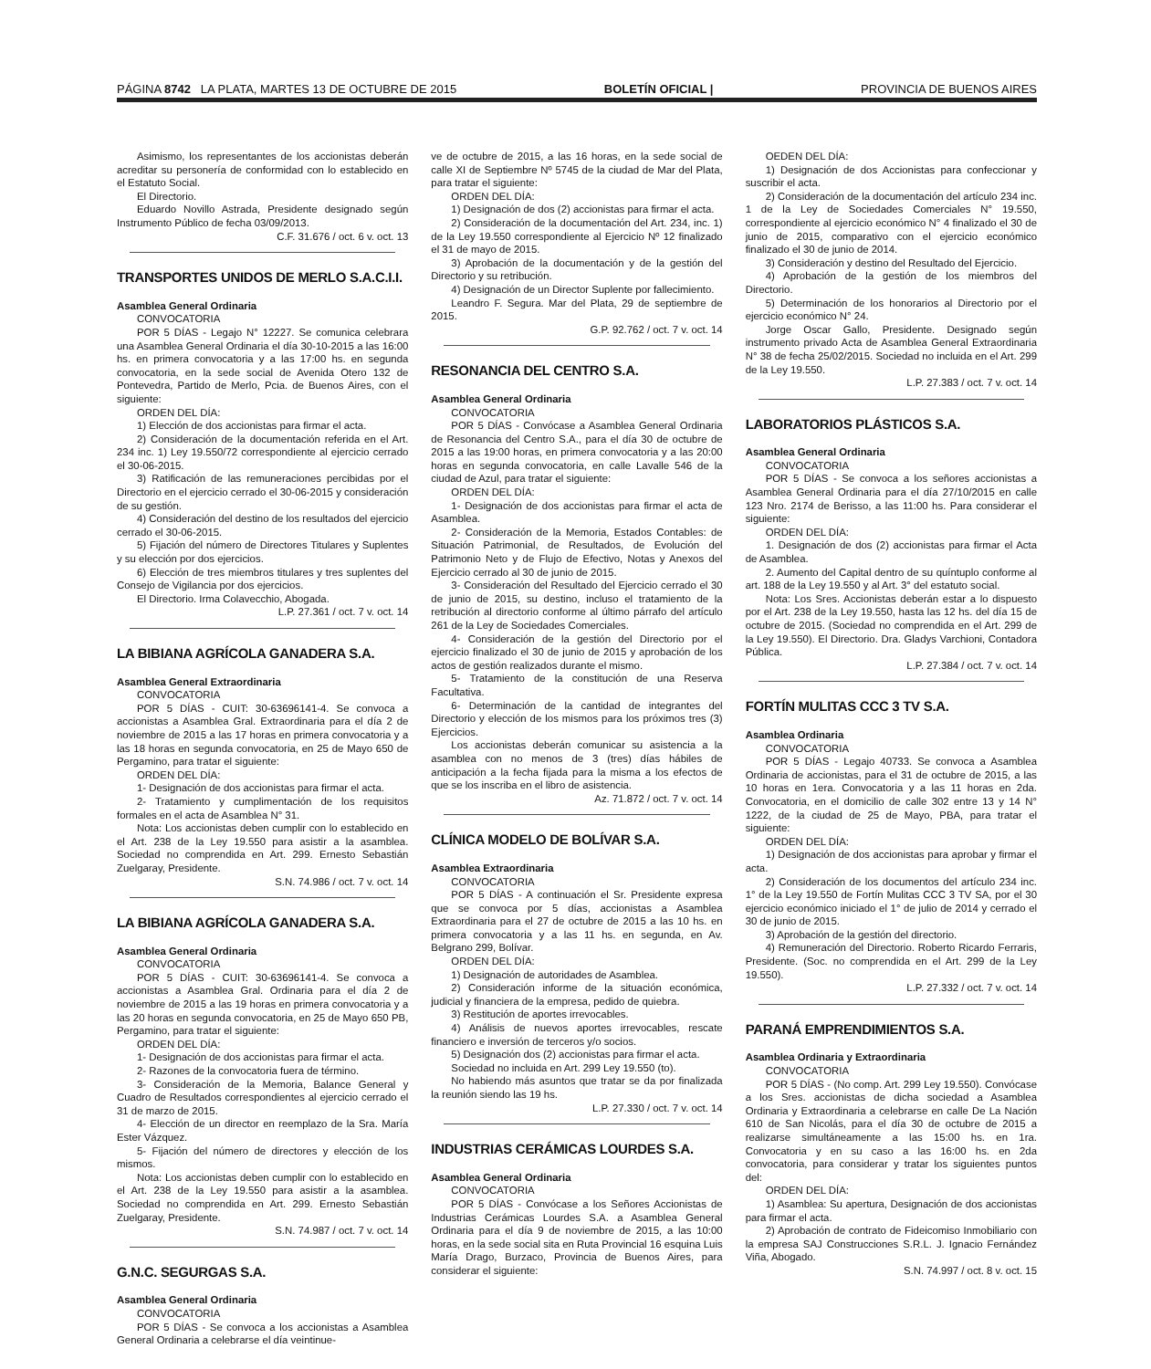PÁGINA 8742 LA PLATA, MARTES 13 DE OCTUBRE DE 2015 BOLETÍN OFICIAL | PROVINCIA DE BUENOS AIRES
Asimismo, los representantes de los accionistas deberán acreditar su personería de conformidad con lo establecido en el Estatuto Social.
El Directorio.
Eduardo Novillo Astrada, Presidente designado según Instrumento Público de fecha 03/09/2013.
C.F. 31.676 / oct. 6 v. oct. 13
TRANSPORTES UNIDOS DE MERLO S.A.C.I.I.
Asamblea General Ordinaria
CONVOCATORIA
POR 5 DÍAS - Legajo N° 12227. Se comunica celebrara una Asamblea General Ordinaria el día 30-10-2015 a las 16:00 hs. en primera convocatoria y a las 17:00 hs. en segunda convocatoria, en la sede social de Avenida Otero 132 de Pontevedra, Partido de Merlo, Pcia. de Buenos Aires, con el siguiente:
ORDEN DEL DÍA:
1) Elección de dos accionistas para firmar el acta.
2) Consideración de la documentación referida en el Art. 234 inc. 1) Ley 19.550/72 correspondiente al ejercicio cerrado el 30-06-2015.
3) Ratificación de las remuneraciones percibidas por el Directorio en el ejercicio cerrado el 30-06-2015 y consideración de su gestión.
4) Consideración del destino de los resultados del ejercicio cerrado el 30-06-2015.
5) Fijación del número de Directores Titulares y Suplentes y su elección por dos ejercicios.
6) Elección de tres miembros titulares y tres suplentes del Consejo de Vigilancia por dos ejercicios.
El Directorio. Irma Colavecchio, Abogada.
L.P. 27.361 / oct. 7 v. oct. 14
LA BIBIANA AGRÍCOLA GANADERA S.A.
Asamblea General Extraordinaria
CONVOCATORIA
POR 5 DÍAS - CUIT: 30-63696141-4. Se convoca a accionistas a Asamblea Gral. Extraordinaria para el día 2 de noviembre de 2015 a las 17 horas en primera convocatoria y a las 18 horas en segunda convocatoria, en 25 de Mayo 650 de Pergamino, para tratar el siguiente:
ORDEN DEL DÍA:
1- Designación de dos accionistas para firmar el acta.
2- Tratamiento y cumplimentación de los requisitos formales en el acta de Asamblea N° 31.
Nota: Los accionistas deben cumplir con lo establecido en el Art. 238 de la Ley 19.550 para asistir a la asamblea. Sociedad no comprendida en Art. 299. Ernesto Sebastián Zuelgaray, Presidente.
S.N. 74.986 / oct. 7 v. oct. 14
LA BIBIANA AGRÍCOLA GANADERA S.A.
Asamblea General Ordinaria
CONVOCATORIA
POR 5 DÍAS - CUIT: 30-63696141-4. Se convoca a accionistas a Asamblea Gral. Ordinaria para el día 2 de noviembre de 2015 a las 19 horas en primera convocatoria y a las 20 horas en segunda convocatoria, en 25 de Mayo 650 PB, Pergamino, para tratar el siguiente:
ORDEN DEL DÍA:
1- Designación de dos accionistas para firmar el acta.
2- Razones de la convocatoria fuera de término.
3- Consideración de la Memoria, Balance General y Cuadro de Resultados correspondientes al ejercicio cerrado el 31 de marzo de 2015.
4- Elección de un director en reemplazo de la Sra. María Ester Vázquez.
5- Fijación del número de directores y elección de los mismos.
Nota: Los accionistas deben cumplir con lo establecido en el Art. 238 de la Ley 19.550 para asistir a la asamblea. Sociedad no comprendida en Art. 299. Ernesto Sebastián Zuelgaray, Presidente.
S.N. 74.987 / oct. 7 v. oct. 14
G.N.C. SEGURGAS S.A.
Asamblea General Ordinaria
CONVOCATORIA
POR 5 DÍAS - Se convoca a los accionistas a Asamblea General Ordinaria a celebrarse el día veintinue-
ve de octubre de 2015, a las 16 horas, en la sede social de calle XI de Septiembre Nº 5745 de la ciudad de Mar del Plata, para tratar el siguiente:
ORDEN DEL DÍA:
1) Designación de dos (2) accionistas para firmar el acta.
2) Consideración de la documentación del Art. 234, inc. 1) de la Ley 19.550 correspondiente al Ejercicio Nº 12 finalizado el 31 de mayo de 2015.
3) Aprobación de la documentación y de la gestión del Directorio y su retribución.
4) Designación de un Director Suplente por fallecimiento.
Leandro F. Segura. Mar del Plata, 29 de septiembre de 2015.
G.P. 92.762 / oct. 7 v. oct. 14
RESONANCIA DEL CENTRO S.A.
Asamblea General Ordinaria
CONVOCATORIA
POR 5 DÍAS - Convócase a Asamblea General Ordinaria de Resonancia del Centro S.A., para el día 30 de octubre de 2015 a las 19:00 horas, en primera convocatoria y a las 20:00 horas en segunda convocatoria, en calle Lavalle 546 de la ciudad de Azul, para tratar el siguiente:
ORDEN DEL DÍA:
1- Designación de dos accionistas para firmar el acta de Asamblea.
2- Consideración de la Memoria, Estados Contables: de Situación Patrimonial, de Resultados, de Evolución del Patrimonio Neto y de Flujo de Efectivo, Notas y Anexos del Ejercicio cerrado al 30 de junio de 2015.
3- Consideración del Resultado del Ejercicio cerrado el 30 de junio de 2015, su destino, incluso el tratamiento de la retribución al directorio conforme al último párrafo del artículo 261 de la Ley de Sociedades Comerciales.
4- Consideración de la gestión del Directorio por el ejercicio finalizado el 30 de junio de 2015 y aprobación de los actos de gestión realizados durante el mismo.
5- Tratamiento de la constitución de una Reserva Facultativa.
6- Determinación de la cantidad de integrantes del Directorio y elección de los mismos para los próximos tres (3) Ejercicios.
Los accionistas deberán comunicar su asistencia a la asamblea con no menos de 3 (tres) días hábiles de anticipación a la fecha fijada para la misma a los efectos de que se los inscriba en el libro de asistencia.
Az. 71.872 / oct. 7 v. oct. 14
CLÍNICA MODELO DE BOLÍVAR S.A.
Asamblea Extraordinaria
CONVOCATORIA
POR 5 DÍAS - A continuación el Sr. Presidente expresa que se convoca por 5 días, accionistas a Asamblea Extraordinaria para el 27 de octubre de 2015 a las 10 hs. en primera convocatoria y a las 11 hs. en segunda, en Av. Belgrano 299, Bolívar.
ORDEN DEL DÍA:
1) Designación de autoridades de Asamblea.
2) Consideración informe de la situación económica, judicial y financiera de la empresa, pedido de quiebra.
3) Restitución de aportes irrevocables.
4) Análisis de nuevos aportes irrevocables, rescate financiero e inversión de terceros y/o socios.
5) Designación dos (2) accionistas para firmar el acta.
Sociedad no incluida en Art. 299 Ley 19.550 (to).
No habiendo más asuntos que tratar se da por finalizada la reunión siendo las 19 hs.
L.P. 27.330 / oct. 7 v. oct. 14
INDUSTRIAS CERÁMICAS LOURDES S.A.
Asamblea General Ordinaria
CONVOCATORIA
POR 5 DÍAS - Convócase a los Señores Accionistas de Industrias Cerámicas Lourdes S.A. a Asamblea General Ordinaria para el día 9 de noviembre de 2015, a las 10:00 horas, en la sede social sita en Ruta Provincial 16 esquina Luis María Drago, Burzaco, Provincia de Buenos Aires, para considerar el siguiente:
OEDEN DEL DÍA:
1) Designación de dos Accionistas para confeccionar y suscribir el acta.
2) Consideración de la documentación del artículo 234 inc. 1 de la Ley de Sociedades Comerciales N° 19.550, correspondiente al ejercicio económico N° 4 finalizado el 30 de junio de 2015, comparativo con el ejercicio económico finalizado el 30 de junio de 2014.
3) Consideración y destino del Resultado del Ejercicio.
4) Aprobación de la gestión de los miembros del Directorio.
5) Determinación de los honorarios al Directorio por el ejercicio económico N° 24.
Jorge Oscar Gallo, Presidente. Designado según instrumento privado Acta de Asamblea General Extraordinaria N° 38 de fecha 25/02/2015. Sociedad no incluida en el Art. 299 de la Ley 19.550.
L.P. 27.383 / oct. 7 v. oct. 14
LABORATORIOS PLÁSTICOS S.A.
Asamblea General Ordinaria
CONVOCATORIA
POR 5 DÍAS - Se convoca a los señores accionistas a Asamblea General Ordinaria para el día 27/10/2015 en calle 123 Nro. 2174 de Berisso, a las 11:00 hs. Para considerar el siguiente:
ORDEN DEL DÍA:
1. Designación de dos (2) accionistas para firmar el Acta de Asamblea.
2. Aumento del Capital dentro de su quíntuplo conforme al art. 188 de la Ley 19.550 y al Art. 3° del estatuto social.
Nota: Los Sres. Accionistas deberán estar a lo dispuesto por el Art. 238 de la Ley 19.550, hasta las 12 hs. del día 15 de octubre de 2015. (Sociedad no comprendida en el Art. 299 de la Ley 19.550). El Directorio. Dra. Gladys Varchioni, Contadora Pública.
L.P. 27.384 / oct. 7 v. oct. 14
FORTÍN MULITAS CCC 3 TV S.A.
Asamblea Ordinaria
CONVOCATORIA
POR 5 DÍAS - Legajo 40733. Se convoca a Asamblea Ordinaria de accionistas, para el 31 de octubre de 2015, a las 10 horas en 1era. Convocatoria y a las 11 horas en 2da. Convocatoria, en el domicilio de calle 302 entre 13 y 14 N° 1222, de la ciudad de 25 de Mayo, PBA, para tratar el siguiente:
ORDEN DEL DÍA:
1) Designación de dos accionistas para aprobar y firmar el acta.
2) Consideración de los documentos del artículo 234 inc. 1° de la Ley 19.550 de Fortín Mulitas CCC 3 TV SA, por el 30 ejercicio económico iniciado el 1° de julio de 2014 y cerrado el 30 de junio de 2015.
3) Aprobación de la gestión del directorio.
4) Remuneración del Directorio. Roberto Ricardo Ferraris, Presidente. (Soc. no comprendida en el Art. 299 de la Ley 19.550).
L.P. 27.332 / oct. 7 v. oct. 14
PARANÁ EMPRENDIMIENTOS S.A.
Asamblea Ordinaria y Extraordinaria
CONVOCATORIA
POR 5 DÍAS - (No comp. Art. 299 Ley 19.550). Convócase a los Sres. accionistas de dicha sociedad a Asamblea Ordinaria y Extraordinaria a celebrarse en calle De La Nación 610 de San Nicolás, para el día 30 de octubre de 2015 a realizarse simultáneamente a las 15:00 hs. en 1ra. Convocatoria y en su caso a las 16:00 hs. en 2da convocatoria, para considerar y tratar los siguientes puntos del:
ORDEN DEL DÍA:
1) Asamblea: Su apertura, Designación de dos accionistas para firmar el acta.
2) Aprobación de contrato de Fideicomiso Inmobiliario con la empresa SAJ Construcciones S.R.L. J. Ignacio Fernández Viña, Abogado.
S.N. 74.997 / oct. 8 v. oct. 15